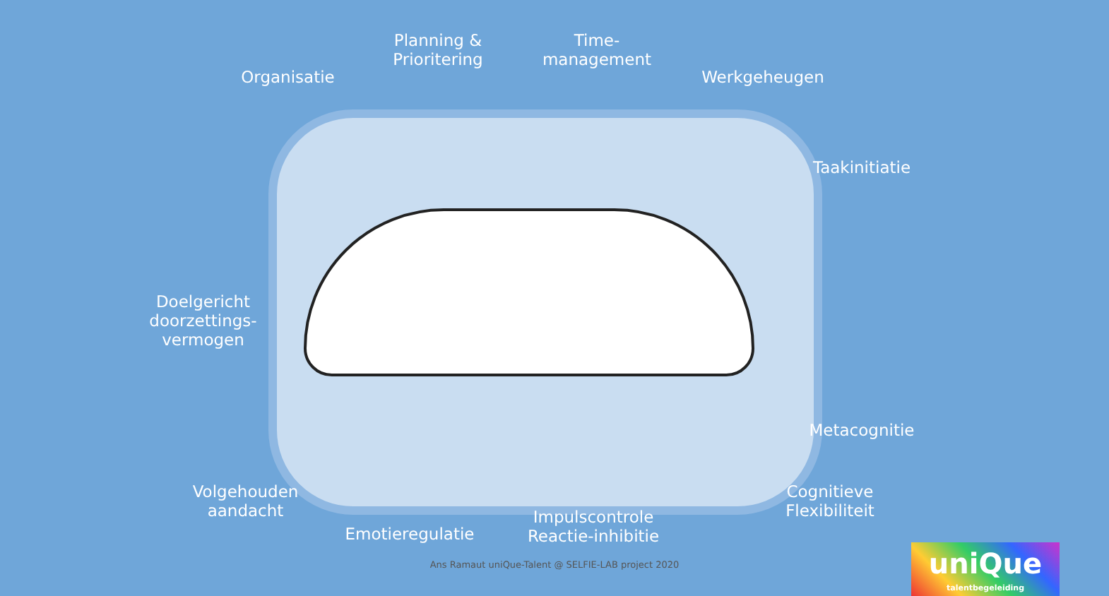Planning &
Prioritering
Time-
management
Organisatie Werkgeheugen
Taakinitiatie
Doelgericht
doorzettings-
vermogen
Metacognitie
Volgehouden
aandacht
Cognitieve
Flexibiliteit
Impulscontrole
Reactie-inhibitie
Emotieregulatie
Ans Ramaut uniQue-Talent @ SELFIE-LAB project 2020
uniQue
talentbegeleiding